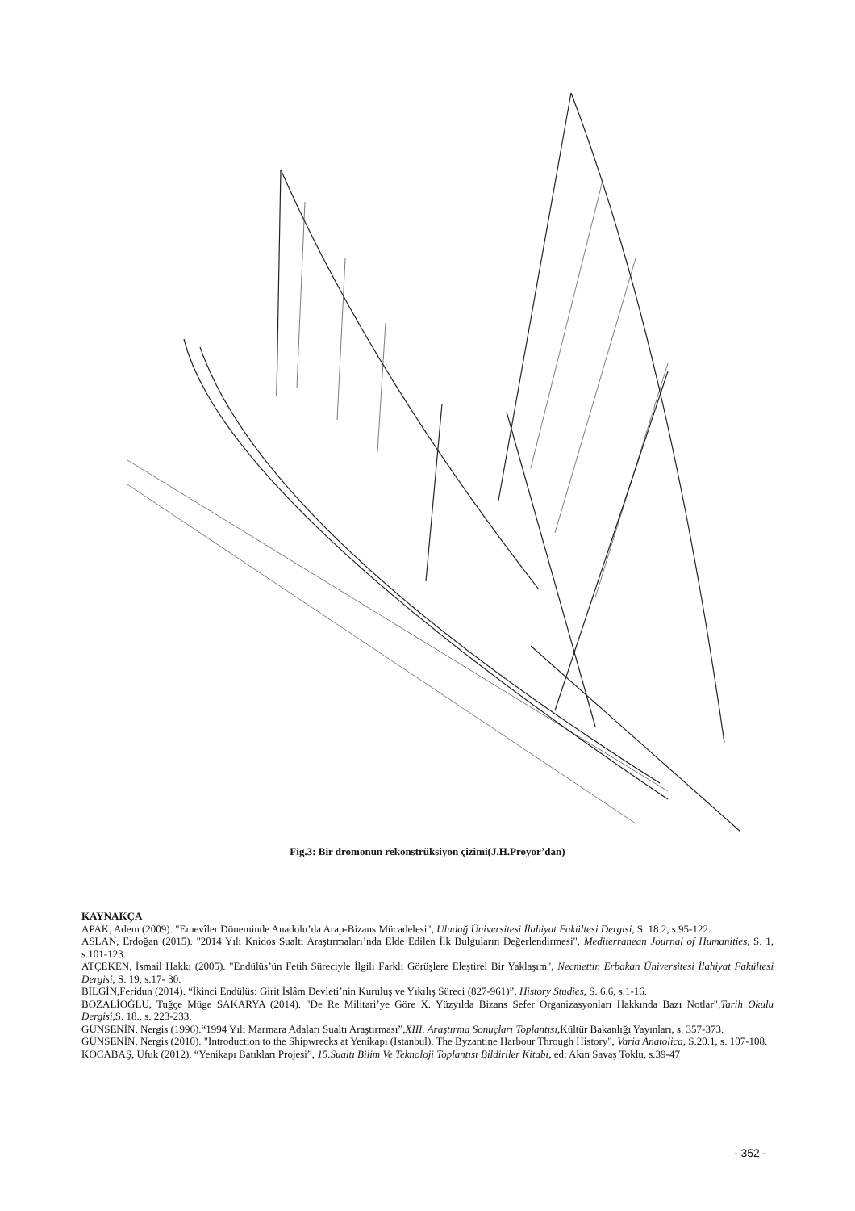Fig.3: Bir dromonun rekonstrüksiyon çizimi(J.H.Proyor’dan)
KAYNAKÇA
APAK, Adem (2009). "Emevîler Döneminde Anadolu’da Arap-Bizans Mücadelesi", Uludağ Üniversitesi İlahiyat Fakültesi Dergisi, S. 18.2, s.95-122.
ASLAN, Erdoğan (2015). "2014 Yılı Knidos Sualtı Araştırmaları’nda Elde Edilen İlk Bulguların Değerlendirmesi", Mediterranean Journal of Humanities, S. 1, s.101-123.
ATÇEKEN, İsmail Hakkı (2005). "Endülüs’ün Fetih Süreciyle İlgili Farklı Görüşlere Eleştirel Bir Yaklaşım", Necmettin Erbakan Üniversitesi İlahiyat Fakültesi Dergisi, S. 19, s.17- 30.
BİLGİN,Feridun (2014). “İkinci Endülüs: Girit İslâm Devleti’nin Kuruluş ve Yıkılış Süreci (827-961)”, History Studies, S. 6.6, s.1-16.
BOZALİOĞLU, Tuğçe Müge SAKARYA (2014). "De Re Militari’ye Göre X. Yüzyılda Bizans Sefer Organizasyonları Hakkında Bazı Notlar",Tarih Okulu Dergisi, S. 18., s. 223-233.
GÜNSENİN, Nergis (1996).“1994 Yılı Marmara Adaları Sualtı Araştırması”,XIII. Araştırma Sonuçları Toplantısı, Kültür Bakanlığı Yayınları, s. 357-373.
GÜNSENİN, Nergis (2010). "Introduction to the Shipwrecks at Yenikapı (Istanbul). The Byzantine Harbour Through History", Varia Anatolica, S.20.1, s. 107-108.
KOCABAŞ, Ufuk (2012). “Yenikapı Batıkları Projesi”, 15.Sualtı Bilim Ve Teknoloji Toplantısı Bildiriler Kitabı, ed: Akın Savaş Toklu, s.39-47
- 352 -